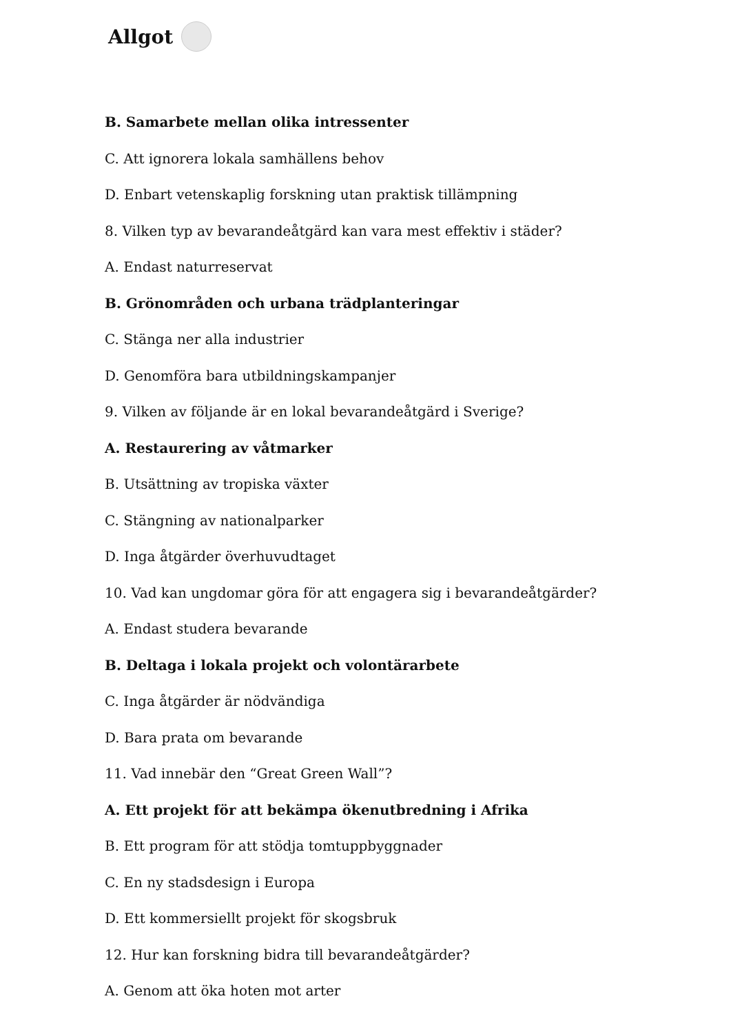Allgot
B. Samarbete mellan olika intressenter
C. Att ignorera lokala samhällens behov
D. Enbart vetenskaplig forskning utan praktisk tillämpning
8. Vilken typ av bevarandeåtgärd kan vara mest effektiv i städer?
A. Endast naturreservat
B. Grönområden och urbana trädplanteringar
C. Stänga ner alla industrier
D. Genomföra bara utbildningskampanjer
9. Vilken av följande är en lokal bevarandeåtgärd i Sverige?
A. Restaurering av våtmarker
B. Utsättning av tropiska växter
C. Stängning av nationalparker
D. Inga åtgärder överhuvudtaget
10. Vad kan ungdomar göra för att engagera sig i bevarandeåtgärder?
A. Endast studera bevarande
B. Deltaga i lokala projekt och volontärarbete
C. Inga åtgärder är nödvändiga
D. Bara prata om bevarande
11. Vad innebär den “Great Green Wall”?
A. Ett projekt för att bekämpa ökenutbredning i Afrika
B. Ett program för att stödja tomtuppbyggnader
C. En ny stadsdesign i Europa
D. Ett kommersiellt projekt för skogsbruk
12. Hur kan forskning bidra till bevarandeåtgärder?
A. Genom att öka hoten mot arter